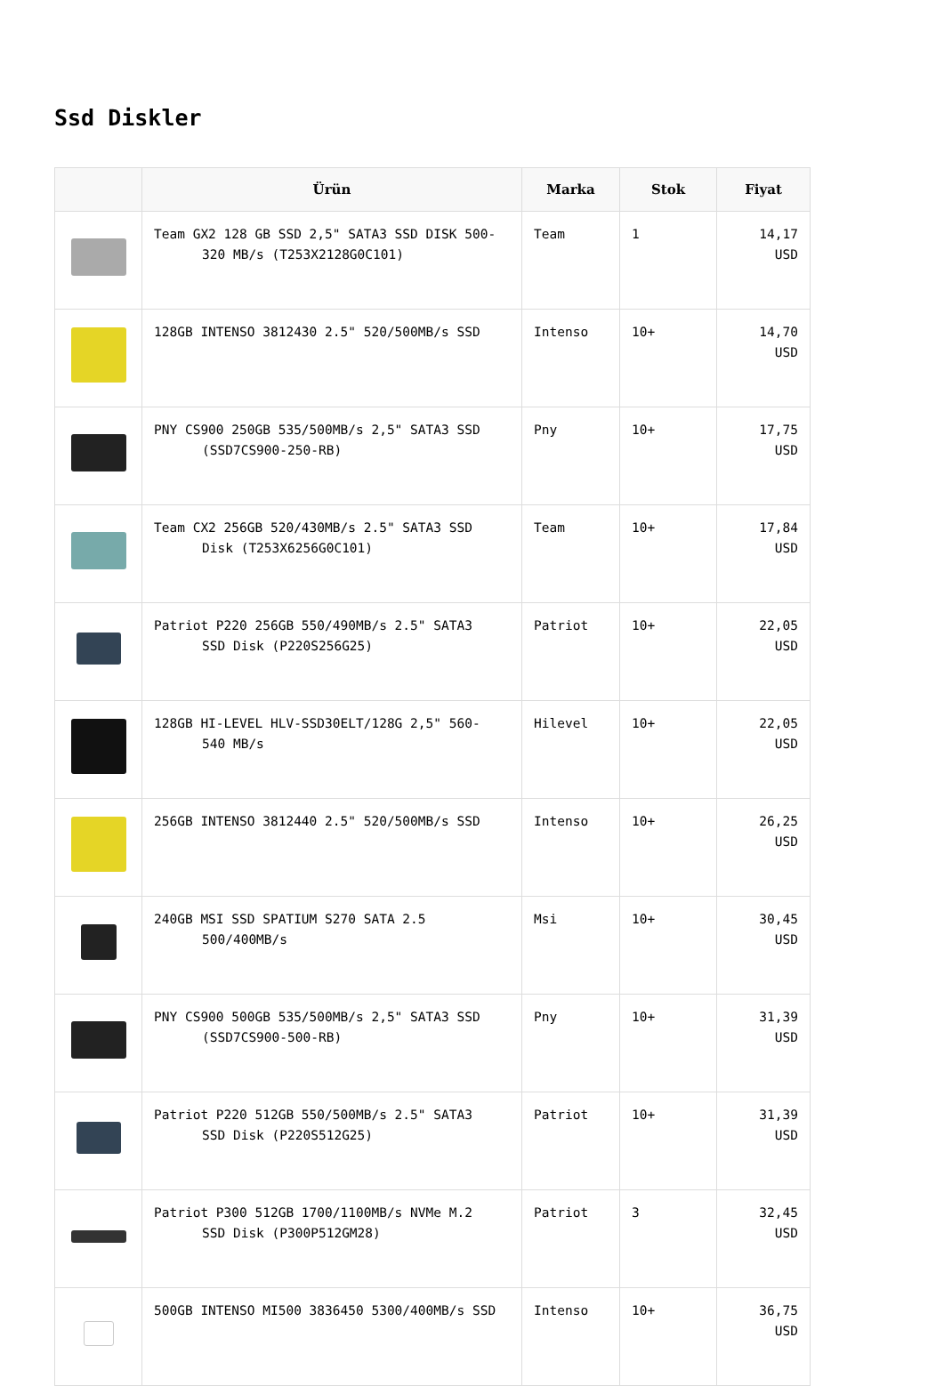Ssd Diskler
| | Ürün | Marka | Stok | Fiyat |
| --- | --- | --- | --- | --- |
| | Team GX2 128 GB SSD 2,5" SATA3 SSD DISK 500- 320 MB/s (T253X2128G0C101) | Team | 1 | 14,17 USD |
| | 128GB INTENSO 3812430 2.5" 520/500MB/s SSD | Intenso | 10+ | 14,70 USD |
| | PNY CS900 250GB 535/500MB/s 2,5" SATA3 SSD (SSD7CS900-250-RB) | Pny | 10+ | 17,75 USD |
| | Team CX2 256GB 520/430MB/s 2.5" SATA3 SSD Disk (T253X6256G0C101) | Team | 10+ | 17,84 USD |
| | Patriot P220 256GB 550/490MB/s 2.5" SATA3 SSD Disk (P220S256G25) | Patriot | 10+ | 22,05 USD |
| | 128GB HI-LEVEL HLV-SSD30ELT/128G 2,5" 560- 540 MB/s | Hilevel | 10+ | 22,05 USD |
| | 256GB INTENSO 3812440 2.5" 520/500MB/s SSD | Intenso | 10+ | 26,25 USD |
| | 240GB MSI SSD SPATIUM S270 SATA 2.5 500/400MB/s | Msi | 10+ | 30,45 USD |
| | PNY CS900 500GB 535/500MB/s 2,5" SATA3 SSD (SSD7CS900-500-RB) | Pny | 10+ | 31,39 USD |
| | Patriot P220 512GB 550/500MB/s 2.5" SATA3 SSD Disk (P220S512G25) | Patriot | 10+ | 31,39 USD |
| | Patriot P300 512GB 1700/1100MB/s NVMe M.2 SSD Disk (P300P512GM28) | Patriot | 3 | 32,45 USD |
| | 500GB INTENSO MI500 3836450 5300/400MB/s SSD | Intenso | 10+ | 36,75 USD |